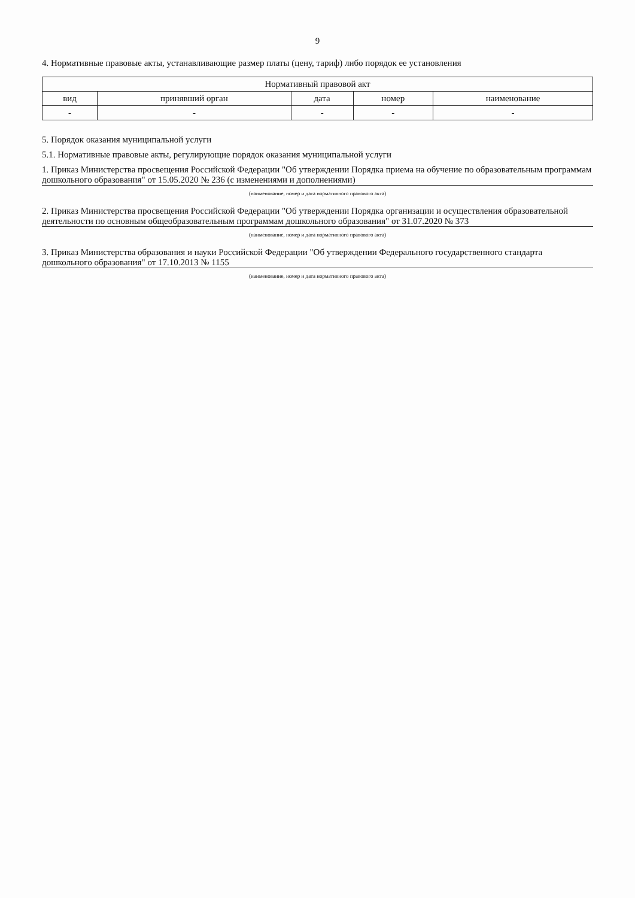9
4. Нормативные правовые акты, устанавливающие размер платы (цену, тариф) либо порядок ее установления
| Нормативный правовой акт | | | | |
| --- | --- | --- | --- | --- |
| вид | принявший орган | дата | номер | наименование |
| - | - | - | - | - |
5. Порядок оказания муниципальной услуги
5.1. Нормативные правовые акты, регулирующие порядок оказания муниципальной услуги
1. Приказ Министерства просвещения Российской Федерации "Об утверждении Порядка приема на обучение по образовательным программам дошкольного образования" от 15.05.2020 № 236 (с изменениями и дополнениями)
(наименование, номер и дата нормативного правового акта)
2. Приказ Министерства просвещения Российской Федерации "Об утверждении Порядка организации и осуществления образовательной деятельности по основным общеобразовательным программам дошкольного образования" от 31.07.2020 № 373
(наименование, номер и дата нормативного правового акта)
3. Приказ Министерства образования и науки Российской Федерации "Об утверждении Федерального государственного стандарта дошкольного образования" от 17.10.2013 № 1155
(наименование, номер и дата нормативного правового акта)